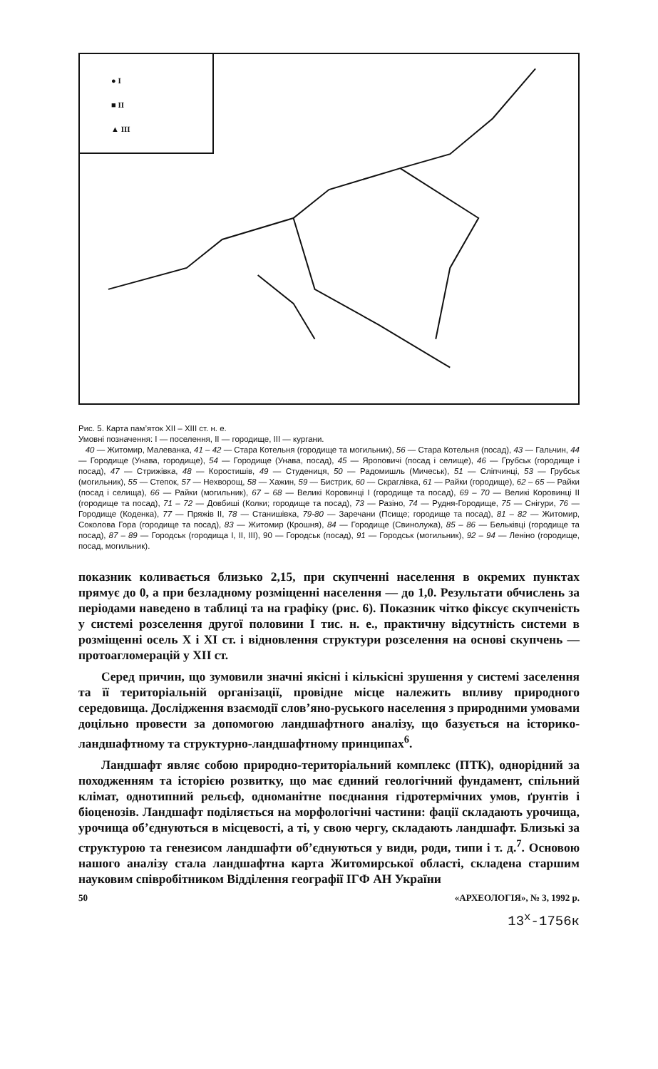● I
■ II
▲ III
Рис. 5. Карта пам’яток XII – XIII ст. н. е.
Умовні позначення: I — поселення, II — городище, III — кургани.
40 — Житомир, Малеванка, 41 – 42 — Стара Котельня (городище та могильник), 56 — Стара Котельня (посад), 43 — Гальчин, 44 — Городище (Унава, городище), 54 — Городище (Унава, посад), 45 — Яроповичі (посад і селище), 46 — Грубськ (городище і посад), 47 — Стрижівка, 48 — Коростишів, 49 — Студениця, 50 — Радомишль (Мичеськ), 51 — Сліпчинці, 53 — Грубськ (могильник), 55 — Степок, 57 — Нехворощ, 58 — Хажин, 59 — Бистрик, 60 — Скраглівка, 61 — Райки (городище), 62 – 65 — Райки (посад і селища), 66 — Райки (могильник), 67 – 68 — Великі Коровинці I (городище та посад), 69 – 70 — Великі Коровинці II (городище та посад), 71 – 72 — Довбиші (Колки; городище та посад), 73 — Разіно, 74 — Рудня-Городище, 75 — Снігури, 76 — Городище (Коденка), 77 — Пряжів II, 78 — Станишівка, 79-80 — Заречани (Псище; городище та посад), 81 – 82 — Житомир, Соколова Гора (городище та посад), 83 — Житомир (Крошня), 84 — Городище (Свинолужа), 85 – 86 — Бельківці (городище та посад), 87 – 89 — Городськ (городища I, II, III), 90 — Городськ (посад), 91 — Городськ (могильник), 92 – 94 — Леніно (городище, посад, могильник).
показник коливається близько 2,15, при скупченні населення в окремих пунктах прямує до 0, а при безладному розміщенні населення — до 1,0. Результати обчислень за періодами наведено в таблиці та на графіку (рис. 6). Показник чітко фіксує скупченість у системі розселення другої половини I тис. н. е., практичну відсутність системи в розміщенні осель X і XI ст. і відновлення структури розселення на основі скупчень — протоагломерацій у XII ст.
Серед причин, що зумовили значні якісні і кількісні зрушення у системі заселення та її територіальній організації, провідне місце належить впливу природного середовища. Дослідження взаємодії слов’яно-руського населення з природними умовами доцільно провести за допомогою ландшафтного аналізу, що базується на історико-ландшафтному та структурно-ландшафтному принципах<sup>6</sup>.
Ландшафт являє собою природно-територіальний комплекс (ПТК), однорідний за походженням та історією розвитку, що має єдиний геологічний фундамент, спільний клімат, однотипний рельєф, одноманітне поєднання гідротермічних умов, ґрунтів і біоценозів. Ландшафт поділяється на морфологічні частини: фації складають урочища, урочища об’єднуються в місцевості, а ті, у свою чергу, складають ландшафт. Близькі за структурою та генезисом ландшафти об’єднуються у види, роди, типи і т. д.<sup>7</sup>. Основою нашого аналізу стала ландшафтна карта Житомирської області, складена старшим науковим співробітником Відділення географії ІГФ АН України
50 «АРХЕОЛОГІЯ», № 3, 1992 р.
13<sup>х</sup>-1756к